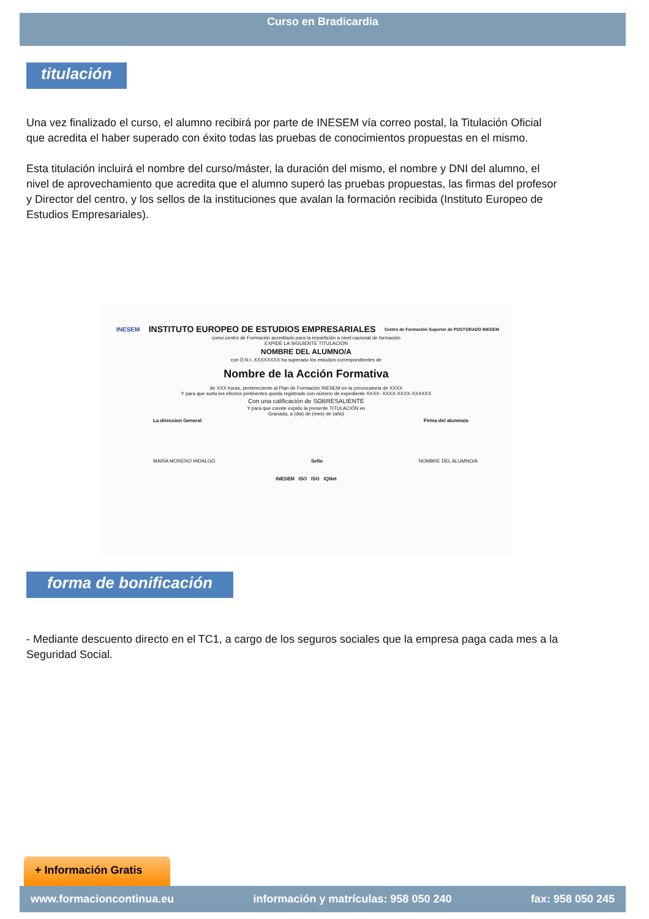Curso en Bradicardia
titulación
Una vez finalizado el curso, el alumno recibirá por parte de INESEM vía correo postal, la Titulación Oficial que acredita el haber superado con éxito todas las pruebas de conocimientos propuestas en el mismo.
Esta titulación incluirá el nombre del curso/máster, la duración del mismo, el nombre y DNI del alumno, el nivel de aprovechamiento que acredita que el alumno superó las pruebas propuestas, las firmas del profesor y Director del centro, y los sellos de la instituciones que avalan la formación recibida (Instituto Europeo de Estudios Empresariales).
INESEM INSTITUTO EUROPEO DE ESTUDIOS EMPRESARIALES Centro de Formación Superior de POSTGRADO INESEM
como centro de Formación acreditado para la impartición a nivel nacional de formación
EXPIDE LA SIGUIENTE TITULACIÓN
NOMBRE DEL ALUMNO/A
con D.N.I. XXXXXXXX ha superado los estudios correspondientes de
Nombre de la Acción Formativa
de XXX horas, perteneciente al Plan de Formación INESEM en la convocatoria de XXXX
Y para que surta los efectos pertinentes queda registrado con número de expediente XXXX- XXXX-XXXX-XXXXXX
Con una calificación de SOBRESALIENTE
Y para que conste expido la presente TITULACIÓN en
Granada, a (dia) de (mes) de (año)
La direccion General Firma del alumno/a
MARIA MORENO HIDALGO Sello NOMBRE DEL ALUMNO/A
INESEM ISO ISO IQNet
forma de bonificación
- Mediante descuento directo en el TC1, a cargo de los seguros sociales que la empresa paga cada mes a la Seguridad Social.
+ Información Gratis
www.formacioncontinua.eu información y matrículas: 958 050 240 fax: 958 050 245